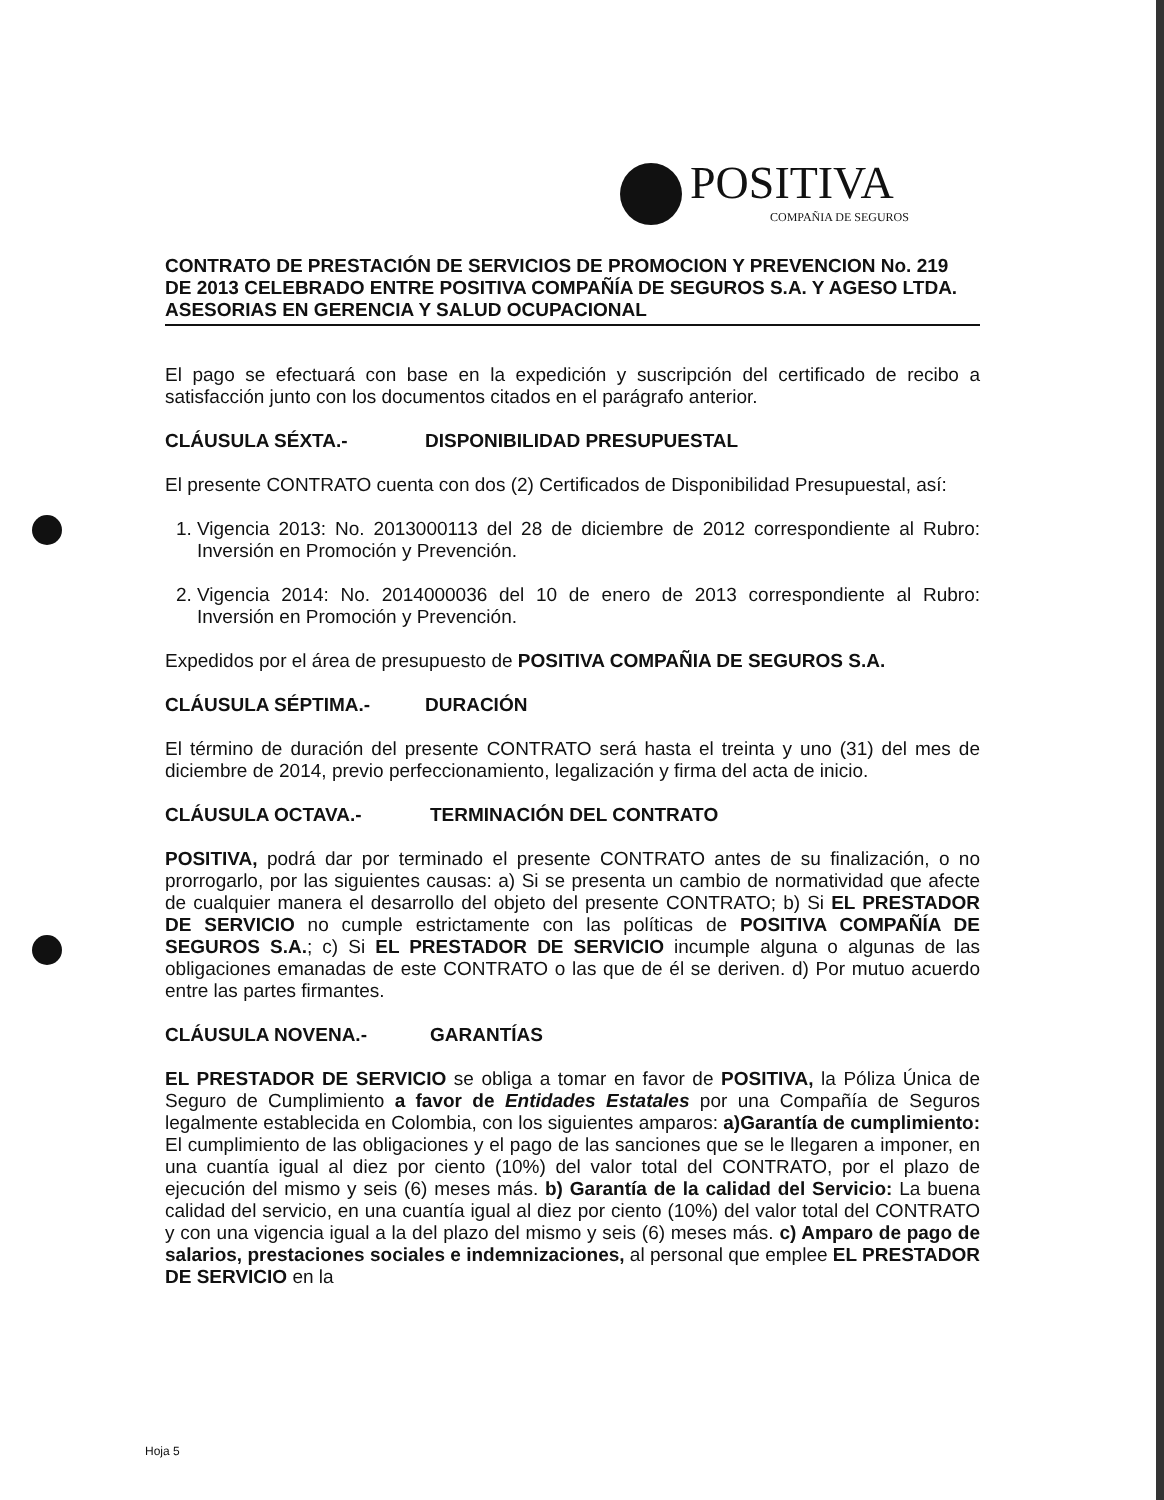POSITIVA
COMPAÑIA DE SEGUROS
CONTRATO DE PRESTACIÓN DE SERVICIOS DE PROMOCION Y PREVENCION No. 219 DE 2013 CELEBRADO ENTRE POSITIVA COMPAÑÍA DE SEGUROS S.A. Y AGESO LTDA. ASESORIAS EN GERENCIA Y SALUD OCUPACIONAL
El pago se efectuará con base en la expedición y suscripción del certificado de recibo a satisfacción junto con los documentos citados en el parágrafo anterior.
CLÁUSULA SÉXTA.- DISPONIBILIDAD PRESUPUESTAL
El presente CONTRATO cuenta con dos (2) Certificados de Disponibilidad Presupuestal, así:
1. Vigencia 2013: No. 2013000113 del 28 de diciembre de 2012 correspondiente al Rubro: Inversión en Promoción y Prevención.
2. Vigencia 2014: No. 2014000036 del 10 de enero de 2013 correspondiente al Rubro: Inversión en Promoción y Prevención.
Expedidos por el área de presupuesto de POSITIVA COMPAÑIA DE SEGUROS S.A.
CLÁUSULA SÉPTIMA.- DURACIÓN
El término de duración del presente CONTRATO será hasta el treinta y uno (31) del mes de diciembre de 2014, previo perfeccionamiento, legalización y firma del acta de inicio.
CLÁUSULA OCTAVA.- TERMINACIÓN DEL CONTRATO
POSITIVA, podrá dar por terminado el presente CONTRATO antes de su finalización, o no prorrogarlo, por las siguientes causas: a) Si se presenta un cambio de normatividad que afecte de cualquier manera el desarrollo del objeto del presente CONTRATO; b) Si EL PRESTADOR DE SERVICIO no cumple estrictamente con las políticas de POSITIVA COMPAÑÍA DE SEGUROS S.A.; c) Si EL PRESTADOR DE SERVICIO incumple alguna o algunas de las obligaciones emanadas de este CONTRATO o las que de él se deriven. d) Por mutuo acuerdo entre las partes firmantes.
CLÁUSULA NOVENA.- GARANTÍAS
EL PRESTADOR DE SERVICIO se obliga a tomar en favor de POSITIVA, la Póliza Única de Seguro de Cumplimiento a favor de Entidades Estatales por una Compañía de Seguros legalmente establecida en Colombia, con los siguientes amparos: a)Garantía de cumplimiento: El cumplimiento de las obligaciones y el pago de las sanciones que se le llegaren a imponer, en una cuantía igual al diez por ciento (10%) del valor total del CONTRATO, por el plazo de ejecución del mismo y seis (6) meses más. b) Garantía de la calidad del Servicio: La buena calidad del servicio, en una cuantía igual al diez por ciento (10%) del valor total del CONTRATO y con una vigencia igual a la del plazo del mismo y seis (6) meses más. c) Amparo de pago de salarios, prestaciones sociales e indemnizaciones, al personal que emplee EL PRESTADOR DE SERVICIO en la
Hoja 5